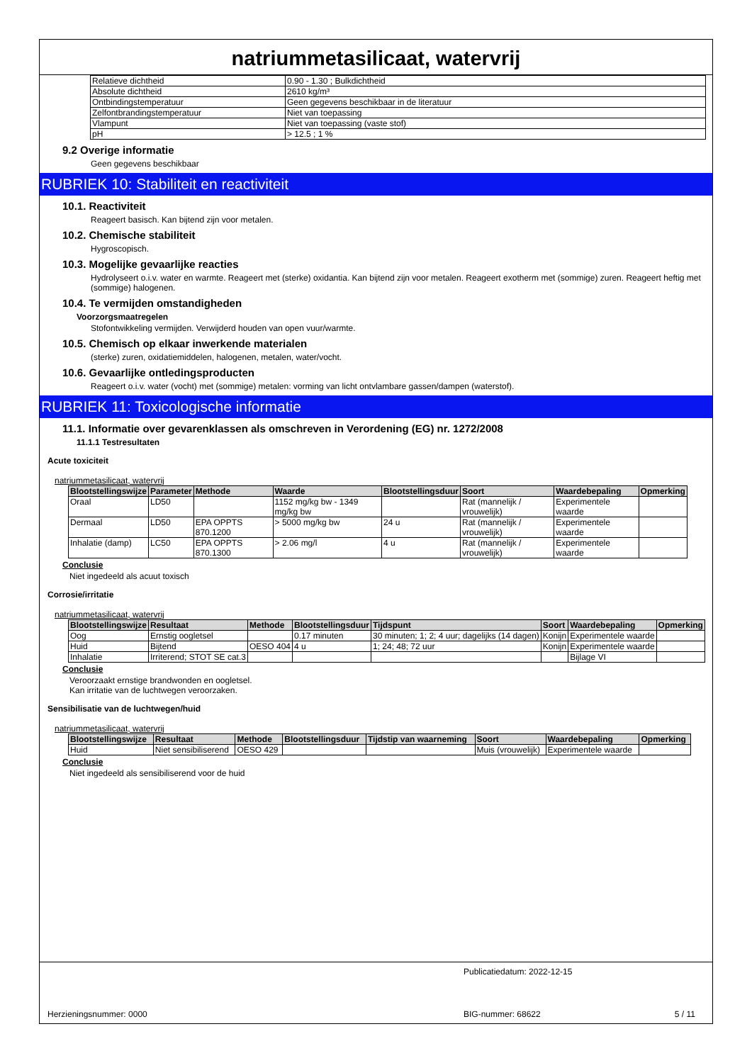natriummetasilicaat, watervrij
| Relatieve dichtheid | 0.90 - 1.30 ; Bulkdichtheid |
| Absolute dichtheid | 2610 kg/m³ |
| Ontbindingstemperatuur | Geen gegevens beschikbaar in de literatuur |
| Zelfontbrandingstemperatuur | Niet van toepassing |
| Vlampunt | Niet van toepassing (vaste stof) |
| pH | > 12.5 ; 1 % |
9.2 Overige informatie
Geen gegevens beschikbaar
RUBRIEK 10: Stabiliteit en reactiviteit
10.1. Reactiviteit
Reageert basisch. Kan bijtend zijn voor metalen.
10.2. Chemische stabiliteit
Hygroscopisch.
10.3. Mogelijke gevaarlijke reacties
Hydrolyseert o.i.v. water en warmte. Reageert met (sterke) oxidantia. Kan bijtend zijn voor metalen. Reageert exotherm met (sommige) zuren. Reageert heftig met (sommige) halogenen.
10.4. Te vermijden omstandigheden
Voorzorgsmaatregelen
Stofontwikkeling vermijden. Verwijderd houden van open vuur/warmte.
10.5. Chemisch op elkaar inwerkende materialen
(sterke) zuren, oxidatiemiddelen, halogenen, metalen, water/vocht.
10.6. Gevaarlijke ontledingsproducten
Reageert o.i.v. water (vocht) met (sommige) metalen: vorming van licht ontvlambare gassen/dampen (waterstof).
RUBRIEK 11: Toxicologische informatie
11.1. Informatie over gevarenklassen als omschreven in Verordening (EG) nr. 1272/2008
11.1.1 Testresultaten
Acute toxiciteit
natriummetasilicaat, watervrij
| Blootstellingswijze | Parameter | Methode | Waarde | Blootstellingsduur | Soort | Waardebepaling | Opmerking |
| --- | --- | --- | --- | --- | --- | --- | --- |
| Oraal | LD50 | | 1152 mg/kg bw - 1349 mg/kg bw | | Rat (mannelijk / vrouwelijk) | Experimentele waarde | |
| Dermaal | LD50 | EPA OPPTS 870.1200 | > 5000 mg/kg bw | 24 u | Rat (mannelijk / vrouwelijk) | Experimentele waarde | |
| Inhalatie (damp) | LC50 | EPA OPPTS 870.1300 | > 2.06 mg/l | 4 u | Rat (mannelijk / vrouwelijk) | Experimentele waarde | |
Conclusie
Niet ingedeeld als acuut toxisch
Corrosie/irritatie
natriummetasilicaat, watervrij
| Blootstellingswijze | Resultaat | Methode | Blootstellingsduur | Tijdspunt | Soort | Waardebepaling | Opmerking |
| --- | --- | --- | --- | --- | --- | --- | --- |
| Oog | Ernstig oogletsel | | 0.17 minuten | 30 minuten; 1; 2; 4 uur; dagelijks (14 dagen) | Konijn | Experimentele waarde | |
| Huid | Bijtend | OESO 404 | 4 u | 1; 24; 48; 72 uur | Konijn | Experimentele waarde | |
| Inhalatie | Irriterend; STOT SE cat.3 | | | | | Bijlage VI | |
Conclusie
Veroorzaakt ernstige brandwonden en oogletsel.
Kan irritatie van de luchtwegen veroorzaken.
Sensibilisatie van de luchtwegen/huid
natriummetasilicaat, watervrij
| Blootstellingswijze | Resultaat | Methode | Blootstellingsduur | Tijdstip van waarneming | Soort | Waardebepaling | Opmerking |
| --- | --- | --- | --- | --- | --- | --- | --- |
| Huid | Niet sensibiliserend | OESO 429 | | | Muis (vrouwelijk) | Experimentele waarde | |
Conclusie
Niet ingedeeld als sensibiliserend voor de huid
Publicatiedatum: 2022-12-15
Herzieningsnummer: 0000 BIG-nummer: 68622 5 / 11